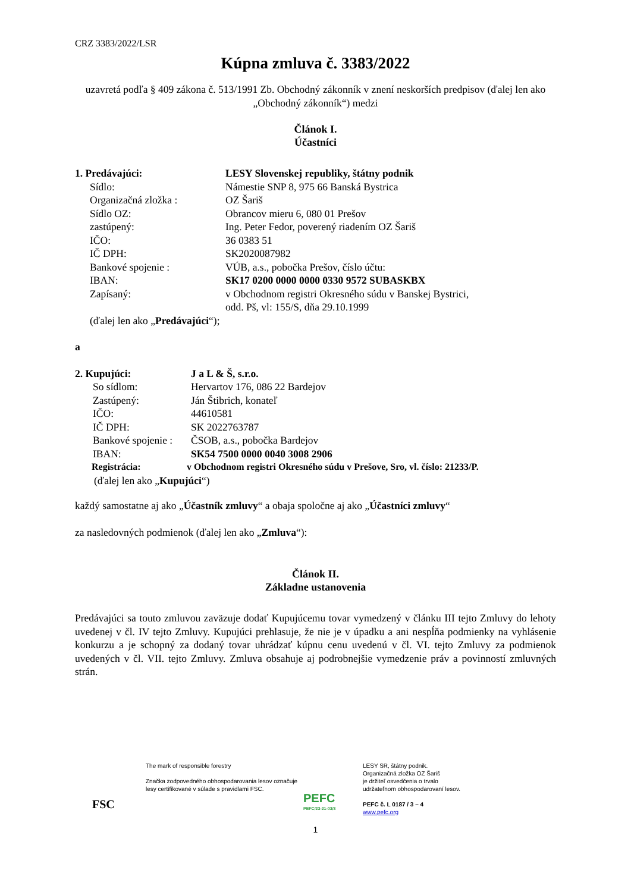CRZ 3383/2022/LSR
Kúpna zmluva č. 3383/2022
uzavretá podľa § 409 zákona č. 513/1991 Zb. Obchodný zákonník v znení neskorších predpisov (ďalej len ako „Obchodný zákonník“) medzi
Článok I.
Účastníci
1. Predávajúci: LESY Slovenskej republiky, štátny podnik
Sídlo: Námestie SNP 8, 975 66 Banská Bystrica
Organizačná zložka : OZ Šariš
Sídlo OZ: Obrancov mieru 6, 080 01 Prešov
zastúpený: Ing. Peter Fedor, poverený riadením OZ Šariš
IČO: 36 0383 51
IČ DPH: SK2020087982
Bankové spojenie : VÚB, a.s., pobočka Prešov, číslo účtu:
IBAN: SK17 0200 0000 0000 0330 9572 SUBASKBX
Zapísaný: v Obchodnom registri Okresného súdu v Banskej Bystrici,
odd. Pš, vl: 155/S, dňa 29.10.1999
(ďalej len ako „Predávajúci“);
a
2. Kupujúci: J a L & Š, s.r.o.
So sídlom: Hervartov 176, 086 22 Bardejov
Zastúpený: Ján Štibrich, konateľ
IČO: 44610581
IČ DPH: SK 2022763787
Bankové spojenie : ČSOB, a.s., pobočka Bardejov
IBAN: SK54 7500 0000 0040 3008 2906
Registrácia: v Obchodnom registri Okresného súdu v Prešove, Sro, vl. číslo: 21233/P.
(ďalej len ako „Kupujúci“)
každý samostatne aj ako „Účastník zmluvy“ a obaja spoločne aj ako „Účastníci zmluvy“
za nasledovných podmienok (ďalej len ako „Zmluva“):
Článok II.
Základne ustanovenia
Predávajúci sa touto zmluvou zaväzuje dodať Kupujúcemu tovar vymedzený v článku III tejto Zmluvy do lehoty uvedenej v čl. IV tejto Zmluvy. Kupujúci prehlasuje, že nie je v úpadku a ani nespĺňa podmienky na vyhlásenie konkurzu a je schopný za dodaný tovar uhrádzať kúpnu cenu uvedenú v čl. VI. tejto Zmluvy za podmienok uvedených v čl. VII. tejto Zmluvy. Zmluva obsahuje aj podrobnejšie vymedzenie práv a povinností zmluvných strán.
FSC
The mark of responsible forestry
Značka zodpovedného obhospodarovania lesov označuje lesy certifikované v súlade s pravidlami FSC.
PEFC
PEFC/23-21-03/3
LESY SR, štátny podnik.
Organizačná zložka OZ Šariš
je držiteľ osvedčenia o trvalo
udržateľnom obhospodarovaní lesov.
PEFC č. L 0187 / 3 – 4
www.pefc.org
1